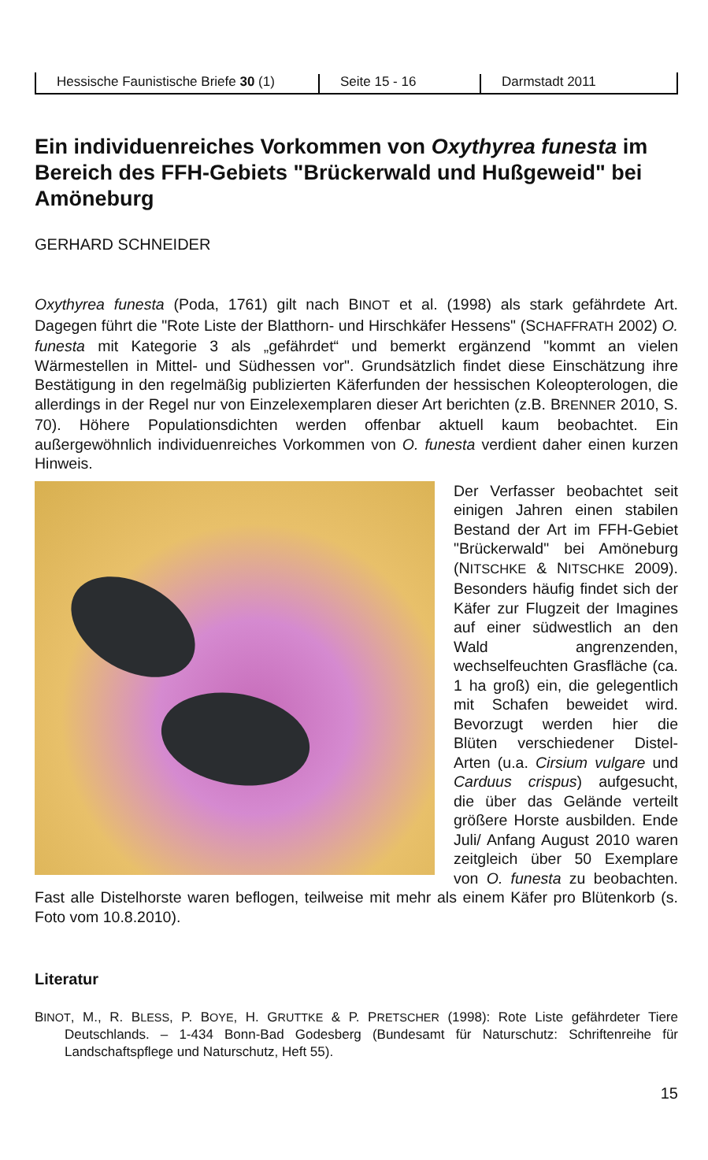Hessische Faunistische Briefe 30 (1)
Seite 15 - 16
Darmstadt 2011
Ein individuenreiches Vorkommen von Oxythyrea funesta im Bereich des FFH-Gebiets "Brückerwald und Hußgeweid" bei Amöneburg
GERHARD SCHNEIDER
Oxythyrea funesta (Poda, 1761) gilt nach BINOT et al. (1998) als stark gefährdete Art. Dagegen führt die "Rote Liste der Blatthorn- und Hirschkäfer Hessens" (SCHAFFRATH 2002) O. funesta mit Kategorie 3 als „gefährdet“ und bemerkt ergänzend "kommt an vielen Wärmestellen in Mittel- und Südhessen vor". Grundsätzlich findet diese Einschätzung ihre Bestätigung in den regelmäßig publizierten Käferfunden der hessischen Koleopterologen, die allerdings in der Regel nur von Einzelexemplaren dieser Art berichten (z.B. BRENNER 2010, S. 70). Höhere Populationsdichten werden offenbar aktuell kaum beobachtet. Ein außergewöhnlich individuenreiches Vorkommen von O. funesta verdient daher einen kurzen Hinweis.
Der Verfasser beobachtet seit einigen Jahren einen stabilen Bestand der Art im FFH-Gebiet "Brückerwald" bei Amöneburg (NITSCHKE & NITSCHKE 2009). Besonders häufig findet sich der Käfer zur Flugzeit der Imagines auf einer südwestlich an den Wald angrenzenden, wechselfeuchten Grasfläche (ca. 1 ha groß) ein, die gelegentlich mit Schafen beweidet wird. Bevorzugt werden hier die Blüten verschiedener Distel-Arten (u.a. Cirsium vulgare und Carduus crispus) aufgesucht, die über das Gelände verteilt größere Horste ausbilden. Ende Juli/ Anfang August 2010 waren zeitgleich über 50 Exemplare von O. funesta zu beobachten. Fast alle Distelhorste waren beflogen, teilweise mit mehr als einem Käfer pro Blütenkorb (s. Foto vom 10.8.2010).
Literatur
BINOT, M., R. BLESS, P. BOYE, H. GRUTTKE & P. PRETSCHER (1998): Rote Liste gefährdeter Tiere Deutschlands. – 1-434 Bonn-Bad Godesberg (Bundesamt für Naturschutz: Schriftenreihe für Landschaftspflege und Naturschutz, Heft 55).
15